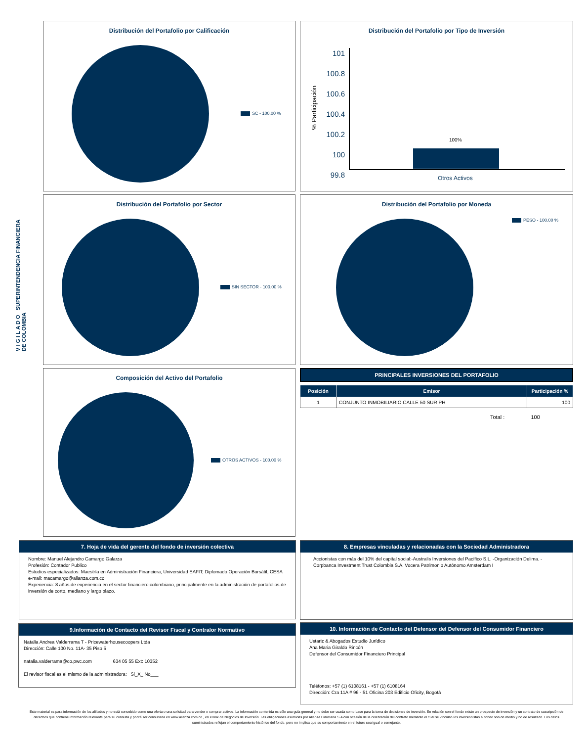V I G I L A D O SUPERINTENDENCIA FINANCIERA DE COLOMBIA
Distribución del Portafolio por Calificación
SC - 100.00 %
Distribución del Portafolio por Tipo de Inversión
% Participación
101
100.8
100.6
100.4
100.2
100
99.8
100%
Otros Activos
Distribución del Portafolio por Sector
SIN SECTOR - 100.00 %
Distribución del Portafolio por Moneda
PESO - 100.00 %
Composición del Activo del Portafolio
OTROS ACTIVOS - 100.00 %
PRINCIPALES INVERSIONES DEL PORTAFOLIO
| Posición | Emisor | Participación % |
| --- | --- | --- |
| 1 | CONJUNTO INMOBILIARIO CALLE 50 SUR PH | 100 |
Total : 100
7. Hoja de vida del gerente del fondo de inversión colectiva
Nombre: Manuel Alejandro Camargo Galarza
Profesión: Contador Publico
Estudios especializados: Maestría en Administración Financiera, Universidad EAFIT; Diplomado Operación Bursátil, CESA
e-mail: macamargo@alianza.com.co
Experiencia: 8 años de experiencia en el sector financiero colombiano, principalmente en la administración de portafolios de inversión de corto, mediano y largo plazo.
8. Empresas vinculadas y relacionadas con la Sociedad Administradora
Accionistas con más del 10% del capital social:-Australis Inversiones del Pacífico S.L. -Organización Delima. -Corpbanca Investment Trust Colombia S.A. Vocera Patrimonio Autónomo Amsterdam I
9.Información de Contacto del Revisor Fiscal y Contralor Normativo
Natalia Andrea Valderrama T - Pricewaterhousecoopers Ltda
Dirección: Calle 100 No. 11A- 35 Piso 5
natalia.valderrama@co.pwc.com 634 05 55 Ext: 10352
El revisor fiscal es el mismo de la administradora: Si_X_ No___
10. Información de Contacto del Defensor del Defensor del Consumidor Financiero
Ustariz & Abogados Estudio Jurídico
Ana Maria Giraldo Rincón
Defensor del Consumidor Financiero Principal
Teléfonos: +57 (1) 6108161 - +57 (1) 6108164
Dirección: Cra 11A # 96 - 51 Oficina 203 Edificio Oficity, Bogotá
Este material es para información de los afiliados y no está concebido como una oferta o una solicitud para vender o comprar activos. La información contenida es sólo una guía general y no debe ser usada como base para la toma de decisiones de inversión. En relación con el fondo existe un prospecto de inversión y un contrato de suscripción de derechos que contiene información relevante para su consulta y podrá ser consultada en www.alianza.com.co , en el link de Negocios de Inversión. Las obligaciones asumidas por Alianza Fiduciaria S.A con ocasión de la celebración del contrato mediante el cual se vinculan los inversionistas al fondo son de medio y no de resultado. Los datos suministrados reflejan el comportamiento histórico del fondo, pero no implica que su comportamiento en el futuro sea igual o semejante.